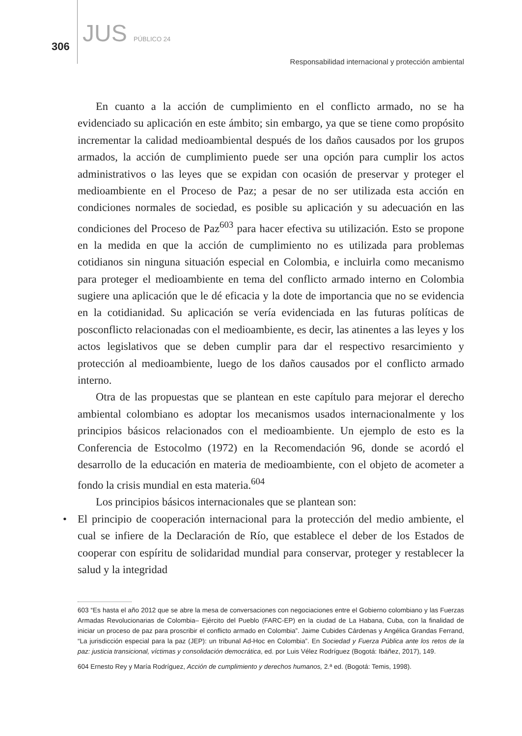306 JUS PÚBLICO 24
Responsabilidad internacional y protección ambiental
En cuanto a la acción de cumplimiento en el conflicto armado, no se ha evidenciado su aplicación en este ámbito; sin embargo, ya que se tiene como propósito incrementar la calidad medioambiental después de los daños causados por los grupos armados, la acción de cumplimiento puede ser una opción para cumplir los actos administrativos o las leyes que se expidan con ocasión de preservar y proteger el medioambiente en el Proceso de Paz; a pesar de no ser utilizada esta acción en condiciones normales de sociedad, es posible su aplicación y su adecuación en las condiciones del Proceso de Paz<sup>603</sup> para hacer efectiva su utilización. Esto se propone en la medida en que la acción de cumplimiento no es utilizada para problemas cotidianos sin ninguna situación especial en Colombia, e incluirla como mecanismo para proteger el medioambiente en tema del conflicto armado interno en Colombia sugiere una aplicación que le dé eficacia y la dote de importancia que no se evidencia en la cotidianidad. Su aplicación se vería evidenciada en las futuras políticas de posconflicto relacionadas con el medioambiente, es decir, las atinentes a las leyes y los actos legislativos que se deben cumplir para dar el respectivo resarcimiento y protección al medioambiente, luego de los daños causados por el conflicto armado interno.
Otra de las propuestas que se plantean en este capítulo para mejorar el derecho ambiental colombiano es adoptar los mecanismos usados internacionalmente y los principios básicos relacionados con el medioambiente. Un ejemplo de esto es la Conferencia de Estocolmo (1972) en la Recomendación 96, donde se acordó el desarrollo de la educación en materia de medioambiente, con el objeto de acometer a fondo la crisis mundial en esta materia.<sup>604</sup>
Los principios básicos internacionales que se plantean son:
• El principio de cooperación internacional para la protección del medio ambiente, el cual se infiere de la Declaración de Río, que establece el deber de los Estados de cooperar con espíritu de solidaridad mundial para conservar, proteger y restablecer la salud y la integridad
603 “Es hasta el año 2012 que se abre la mesa de conversaciones con negociaciones entre el Gobierno colombiano y las Fuerzas Armadas Revolucionarias de Colombia– Ejército del Pueblo (FARC-EP) en la ciudad de La Habana, Cuba, con la finalidad de iniciar un proceso de paz para proscribir el conflicto armado en Colombia”. Jaime Cubides Cárdenas y Angélica Grandas Ferrand, “La jurisdicción especial para la paz (JEP): un tribunal Ad-Hoc en Colombia”. En Sociedad y Fuerza Pública ante los retos de la paz: justicia transicional, víctimas y consolidación democrática, ed. por Luis Vélez Rodríguez (Bogotá: Ibáñez, 2017), 149.
604 Ernesto Rey y María Rodríguez, Acción de cumplimiento y derechos humanos, 2.ª ed. (Bogotá: Temis, 1998).